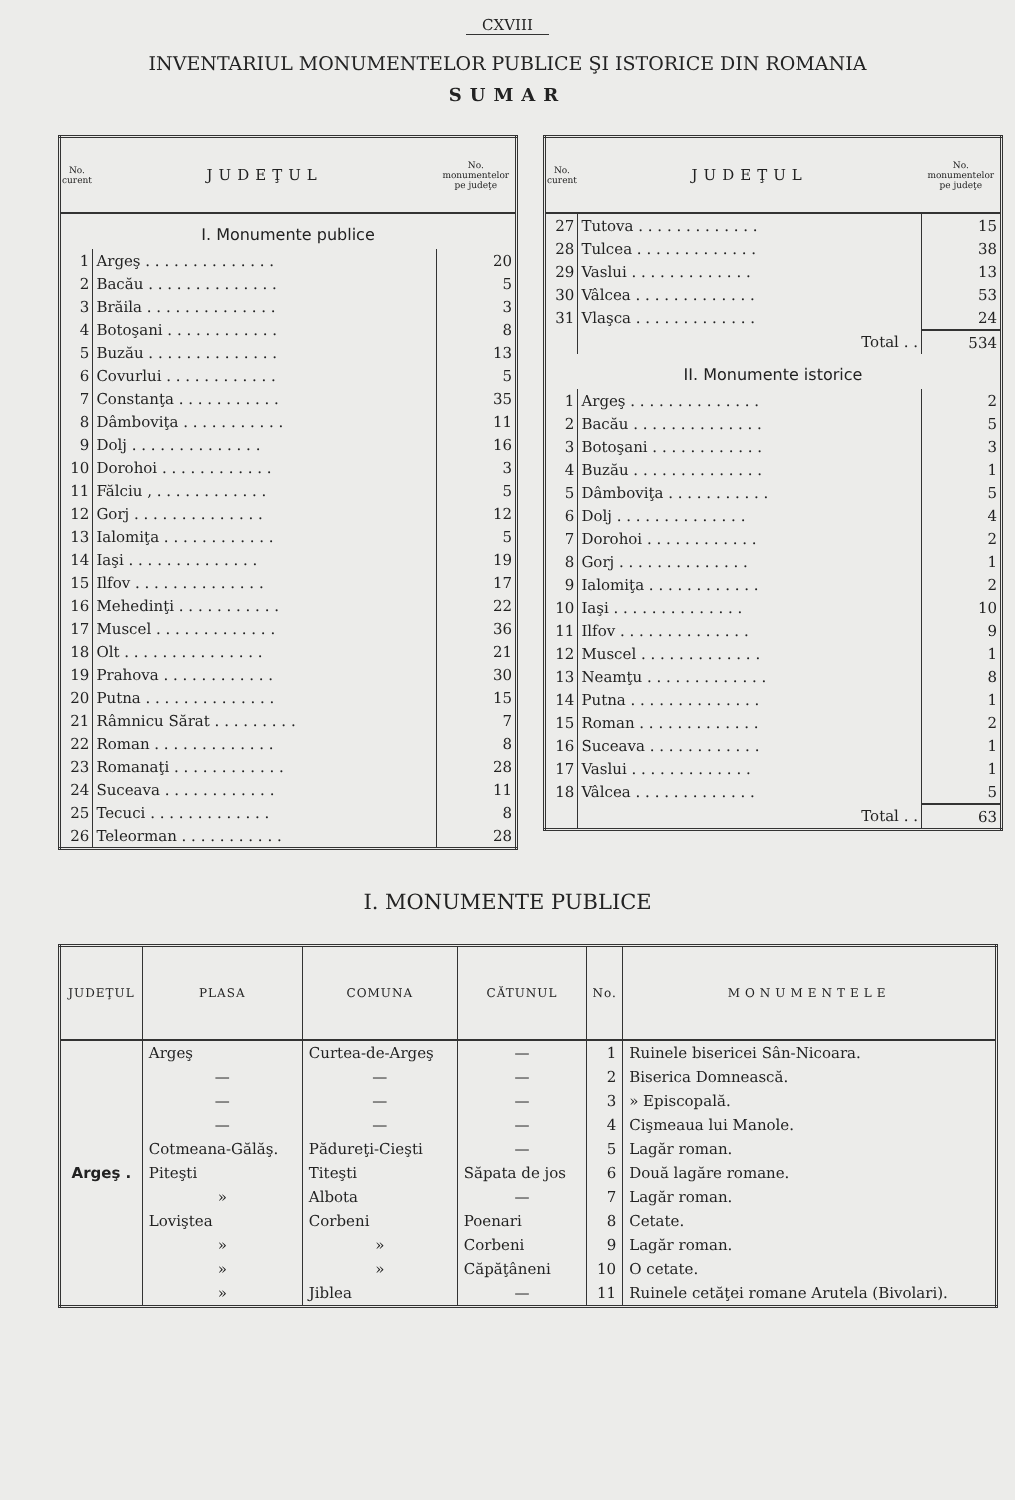CXVIII
INVENTARIUL MONUMENTELOR PUBLICE ŞI ISTORICE DIN ROMANIA
SUMAR
| No. curent | JUDEŢUL | No. monumentelor pe judeţe |
| --- | --- | --- |
| I. Monumente publice | | |
| 1 | Argeş . . . . . . . . . . . . . . | 20 |
| 2 | Bacău . . . . . . . . . . . . . . | 5 |
| 3 | Brăila . . . . . . . . . . . . . . | 3 |
| 4 | Botoşani . . . . . . . . . . . . | 8 |
| 5 | Buzău . . . . . . . . . . . . . . | 13 |
| 6 | Covurlui . . . . . . . . . . . . | 5 |
| 7 | Constanţa . . . . . . . . . . . | 35 |
| 8 | Dâmboviţa . . . . . . . . . . . | 11 |
| 9 | Dolj . . . . . . . . . . . . . . | 16 |
| 10 | Dorohoi . . . . . . . . . . . . | 3 |
| 11 | Fălciu , . . . . . . . . . . . . | 5 |
| 12 | Gorj . . . . . . . . . . . . . . | 12 |
| 13 | Ialomiţa . . . . . . . . . . . . | 5 |
| 14 | Iaşi . . . . . . . . . . . . . . | 19 |
| 15 | Ilfov . . . . . . . . . . . . . . | 17 |
| 16 | Mehedinţi . . . . . . . . . . . | 22 |
| 17 | Muscel . . . . . . . . . . . . . | 36 |
| 18 | Olt . . . . . . . . . . . . . . . | 21 |
| 19 | Prahova . . . . . . . . . . . . | 30 |
| 20 | Putna . . . . . . . . . . . . . . | 15 |
| 21 | Râmnicu Sărat . . . . . . . . . | 7 |
| 22 | Roman . . . . . . . . . . . . . | 8 |
| 23 | Romanaţi . . . . . . . . . . . . | 28 |
| 24 | Suceava . . . . . . . . . . . . | 11 |
| 25 | Tecuci . . . . . . . . . . . . . | 8 |
| 26 | Teleorman . . . . . . . . . . . | 28 |
| No. curent | JUDEŢUL | No. monumentelor pe judeţe |
| --- | --- | --- |
| 27 | Tutova . . . . . . . . . . . . . | 15 |
| 28 | Tulcea . . . . . . . . . . . . . | 38 |
| 29 | Vaslui . . . . . . . . . . . . . | 13 |
| 30 | Vâlcea . . . . . . . . . . . . . | 53 |
| 31 | Vlaşca . . . . . . . . . . . . . | 24 |
| | Total . . | 534 |
| II. Monumente istorice | | |
| 1 | Argeş . . . . . . . . . . . . . . | 2 |
| 2 | Bacău . . . . . . . . . . . . . . | 5 |
| 3 | Botoşani . . . . . . . . . . . . | 3 |
| 4 | Buzău . . . . . . . . . . . . . . | 1 |
| 5 | Dâmboviţa . . . . . . . . . . . | 5 |
| 6 | Dolj . . . . . . . . . . . . . . | 4 |
| 7 | Dorohoi . . . . . . . . . . . . | 2 |
| 8 | Gorj . . . . . . . . . . . . . . | 1 |
| 9 | Ialomiţa . . . . . . . . . . . . | 2 |
| 10 | Iaşi . . . . . . . . . . . . . . | 10 |
| 11 | Ilfov . . . . . . . . . . . . . . | 9 |
| 12 | Muscel . . . . . . . . . . . . . | 1 |
| 13 | Neamţu . . . . . . . . . . . . . | 8 |
| 14 | Putna . . . . . . . . . . . . . . | 1 |
| 15 | Roman . . . . . . . . . . . . . | 2 |
| 16 | Suceava . . . . . . . . . . . . | 1 |
| 17 | Vaslui . . . . . . . . . . . . . | 1 |
| 18 | Vâlcea . . . . . . . . . . . . . | 5 |
| | Total . . | 63 |
I. MONUMENTE PUBLICE
| JUDEŢUL | PLASA | COMUNA | CĂTUNUL | No. | MONUMENTELE |
| --- | --- | --- | --- | --- | --- |
| Argeş . | Argeş | Curtea-de-Argeş | — | 1 | Ruinele bisericei Sân-Nicoara. |
| | — | — | — | 2 | Biserica Domnească. |
| | — | — | — | 3 | » Episcopală. |
| | — | — | — | 4 | Cişmeaua lui Manole. |
| | Cotmeana-Gălăş. | Pădureţi-Cieşti | — | 5 | Lagăr roman. |
| | Piteşti | Titeşti | Săpata de jos | 6 | Două lagăre romane. |
| | » | Albota | — | 7 | Lagăr roman. |
| | Loviştea | Corbeni | Poenari | 8 | Cetate. |
| | » | » | Corbeni | 9 | Lagăr roman. |
| | » | » | Căpăţâneni | 10 | O cetate. |
| | » | Jiblea | — | 11 | Ruinele cetăţei romane Arutela (Bivolari). |